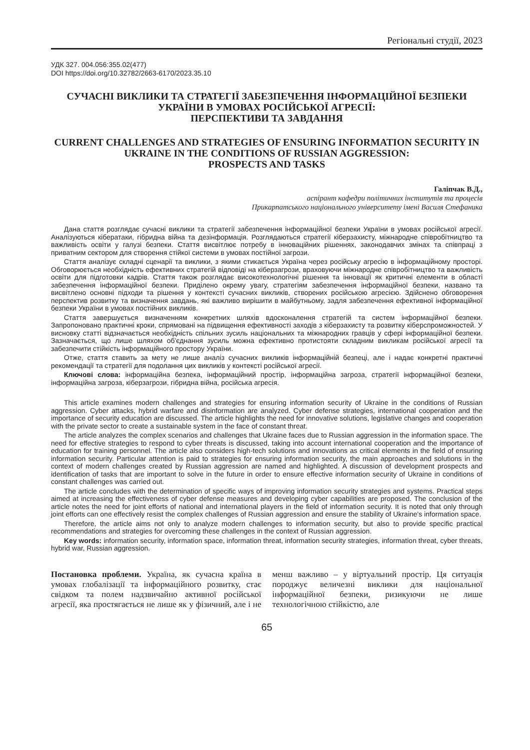Регіональні студії, 2023
УДК 327. 004.056:355.02(477)
DOI https://doi.org/10.32782/2663-6170/2023.35.10
СУЧАСНІ ВИКЛИКИ ТА СТРАТЕГІЇ ЗАБЕЗПЕЧЕННЯ ІНФОРМАЦІЙНОЇ БЕЗПЕКИ УКРАЇНИ В УМОВАХ РОСІЙСЬКОЇ АГРЕСІЇ:
ПЕРСПЕКТИВИ ТА ЗАВДАННЯ
CURRENT CHALLENGES AND STRATEGIES OF ENSURING INFORMATION SECURITY IN UKRAINE IN THE CONDITIONS OF RUSSIAN AGGRESSION:
PROSPECTS AND TASKS
Галіпчак В.Д.,
аспірант кафедри політичних інститутів та процесів
Прикарпатського національного університету імені Василя Стефаника
Дана стаття розглядає сучасні виклики та стратегії забезпечення інформаційної безпеки України в умовах російської агресії. Аналізуються кібератаки, гібридна війна та дезінформація. Розглядаються стратегії кіберзахисту, міжнародне співробітництво та важливість освіти у галузі безпеки. Стаття висвітлює потребу в інноваційних рішеннях, законодавчих змінах та співпраці з приватним сектором для створення стійкої системи в умовах постійної загрози.
Стаття аналізує складні сценарії та виклики, з якими стикається Україна через російську агресію в інформаційному просторі. Обговорюється необхідність ефективних стратегій відповіді на кіберзагрози, враховуючи міжнародне співробітництво та важливість освіти для підготовки кадрів. Стаття також розглядає високотехнологічні рішення та інновації як критичні елементи в області забезпечення інформаційної безпеки. Приділено окрему увагу, стратегіям забезпечення інформаційної безпеки, названо та висвітлено основні підходи та рішення у контексті сучасних викликів, створених російською агресією. Здійснено обговорення перспектив розвитку та визначення завдань, які важливо вирішити в майбутньому, задля забезпечення ефективної інформаційної безпеки України в умовах постійних викликів.
Стаття завершується визначенням конкретних шляхів вдосконалення стратегій та систем інформаційної безпеки. Запропоновано практичні кроки, спрямовані на підвищення ефективності заходів з кіберзахисту та розвитку кіберспроможностей. У висновку статті відзначається необхідність спільних зусиль національних та міжнародних гравців у сфері інформаційної безпеки. Зазначається, що лише шляхом об'єднання зусиль можна ефективно протистояти складним викликам російської агресії та забезпечити стійкість інформаційного простору України.
Отже, стаття ставить за мету не лише аналіз сучасних викликів інформаційній безпеці, але і надає конкретні практичні рекомендації та стратегії для подолання цих викликів у контексті російської агресії.
Ключові слова: інформаційна безпека, інформаційний простір, інформаційна загроза, стратегії інформаційної безпеки, інформаційна загроза, кіберзагрози, гібридна війна, російська агресія.
This article examines modern challenges and strategies for ensuring information security of Ukraine in the conditions of Russian aggression. Cyber attacks, hybrid warfare and disinformation are analyzed. Cyber defense strategies, international cooperation and the importance of security education are discussed. The article highlights the need for innovative solutions, legislative changes and cooperation with the private sector to create a sustainable system in the face of constant threat.
The article analyzes the complex scenarios and challenges that Ukraine faces due to Russian aggression in the information space. The need for effective strategies to respond to cyber threats is discussed, taking into account international cooperation and the importance of education for training personnel. The article also considers high-tech solutions and innovations as critical elements in the field of ensuring information security. Particular attention is paid to strategies for ensuring information security, the main approaches and solutions in the context of modern challenges created by Russian aggression are named and highlighted. A discussion of development prospects and identification of tasks that are important to solve in the future in order to ensure effective information security of Ukraine in conditions of constant challenges was carried out.
The article concludes with the determination of specific ways of improving information security strategies and systems. Practical steps aimed at increasing the effectiveness of cyber defense measures and developing cyber capabilities are proposed. The conclusion of the article notes the need for joint efforts of national and international players in the field of information security. It is noted that only through joint efforts can one effectively resist the complex challenges of Russian aggression and ensure the stability of Ukraine's information space.
Therefore, the article aims not only to analyze modern challenges to information security, but also to provide specific practical recommendations and strategies for overcoming these challenges in the context of Russian aggression.
Key words: information security, information space, information threat, information security strategies, information threat, cyber threats, hybrid war, Russian aggression.
Постановка проблеми. Україна, як сучасна країна в умовах глобалізації та інформаційного розвитку, стає свідком та полем надзвичайно активної російської агресії, яка простягається не лише як у фізичний, але і не менш важливо – у віртуальний простір. Ця ситуація породжує величезні виклики для національної інформаційної безпеки, ризикуючи не лише технологічною стійкістю, але
65